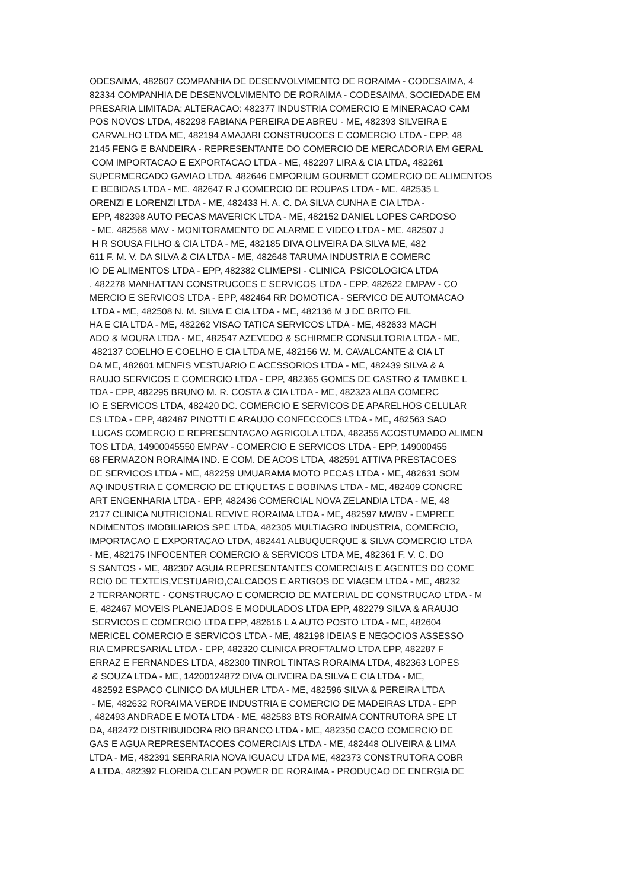ODESAIMA, 482607 COMPANHIA DE DESENVOLVIMENTO DE RORAIMA - CODESAIMA, 4 82334 COMPANHIA DE DESENVOLVIMENTO DE RORAIMA - CODESAIMA, SOCIEDADE EM PRESARIA LIMITADA: ALTERACAO: 482377 INDUSTRIA COMERCIO E MINERACAO CAM POS NOVOS LTDA, 482298 FABIANA PEREIRA DE ABREU - ME, 482393 SILVEIRA E CARVALHO LTDA ME, 482194 AMAJARI CONSTRUCOES E COMERCIO LTDA - EPP, 48 2145 FENG E BANDEIRA - REPRESENTANTE DO COMERCIO DE MERCADORIA EM GERAL COM IMPORTACAO E EXPORTACAO LTDA - ME, 482297 LIRA & CIA LTDA, 482261 SUPERMERCADO GAVIAO LTDA, 482646 EMPORIUM GOURMET COMERCIO DE ALIMENTOS E BEBIDAS LTDA - ME, 482647 R J COMERCIO DE ROUPAS LTDA - ME, 482535 L ORENZI E LORENZI LTDA - ME, 482433 H. A. C. DA SILVA CUNHA E CIA LTDA - EPP, 482398 AUTO PECAS MAVERICK LTDA - ME, 482152 DANIEL LOPES CARDOSO - ME, 482568 MAV - MONITORAMENTO DE ALARME E VIDEO LTDA - ME, 482507 J H R SOUSA FILHO & CIA LTDA - ME, 482185 DIVA OLIVEIRA DA SILVA ME, 482 611 F. M. V. DA SILVA & CIA LTDA - ME, 482648 TARUMA INDUSTRIA E COMERC IO DE ALIMENTOS LTDA - EPP, 482382 CLIMEPSI - CLINICA PSICOLOGICA LTDA , 482278 MANHATTAN CONSTRUCOES E SERVICOS LTDA - EPP, 482622 EMPAV - CO MERCIO E SERVICOS LTDA - EPP, 482464 RR DOMOTICA - SERVICO DE AUTOMACAO LTDA - ME, 482508 N. M. SILVA E CIA LTDA - ME, 482136 M J DE BRITO FIL HA E CIA LTDA - ME, 482262 VISAO TATICA SERVICOS LTDA - ME, 482633 MACH ADO & MOURA LTDA - ME, 482547 AZEVEDO & SCHIRMER CONSULTORIA LTDA - ME, 482137 COELHO E COELHO E CIA LTDA ME, 482156 W. M. CAVALCANTE & CIA LT DA ME, 482601 MENFIS VESTUARIO E ACESSORIOS LTDA - ME, 482439 SILVA & A RAUJO SERVICOS E COMERCIO LTDA - EPP, 482365 GOMES DE CASTRO & TAMBKE L TDA - EPP, 482295 BRUNO M. R. COSTA & CIA LTDA - ME, 482323 ALBA COMERC IO E SERVICOS LTDA, 482420 DC. COMERCIO E SERVICOS DE APARELHOS CELULAR ES LTDA - EPP, 482487 PINOTTI E ARAUJO CONFECCOES LTDA - ME, 482563 SAO LUCAS COMERCIO E REPRESENTACAO AGRICOLA LTDA, 482355 ACOSTUMADO ALIMEN TOS LTDA, 14900045550 EMPAV - COMERCIO E SERVICOS LTDA - EPP, 149000455 68 FERMAZON RORAIMA IND. E COM. DE ACOS LTDA, 482591 ATTIVA PRESTACOES DE SERVICOS LTDA - ME, 482259 UMUARAMA MOTO PECAS LTDA - ME, 482631 SOM AQ INDUSTRIA E COMERCIO DE ETIQUETAS E BOBINAS LTDA - ME, 482409 CONCRE ART ENGENHARIA LTDA - EPP, 482436 COMERCIAL NOVA ZELANDIA LTDA - ME, 48 2177 CLINICA NUTRICIONAL REVIVE RORAIMA LTDA - ME, 482597 MWBV - EMPREE NDIMENTOS IMOBILIARIOS SPE LTDA, 482305 MULTIAGRO INDUSTRIA, COMERCIO, IMPORTACAO E EXPORTACAO LTDA, 482441 ALBUQUERQUE & SILVA COMERCIO LTDA - ME, 482175 INFOCENTER COMERCIO & SERVICOS LTDA ME, 482361 F. V. C. DO S SANTOS - ME, 482307 AGUIA REPRESENTANTES COMERCIAIS E AGENTES DO COME RCIO DE TEXTEIS,VESTUARIO,CALCADOS E ARTIGOS DE VIAGEM LTDA - ME, 48232 2 TERRANORTE - CONSTRUCAO E COMERCIO DE MATERIAL DE CONSTRUCAO LTDA - M E, 482467 MOVEIS PLANEJADOS E MODULADOS LTDA EPP, 482279 SILVA & ARAUJO SERVICOS E COMERCIO LTDA EPP, 482616 L A AUTO POSTO LTDA - ME, 482604 MERICEL COMERCIO E SERVICOS LTDA - ME, 482198 IDEIAS E NEGOCIOS ASSESSO RIA EMPRESARIAL LTDA - EPP, 482320 CLINICA PROFTALMO LTDA EPP, 482287 F ERRAZ E FERNANDES LTDA, 482300 TINROL TINTAS RORAIMA LTDA, 482363 LOPES & SOUZA LTDA - ME, 14200124872 DIVA OLIVEIRA DA SILVA E CIA LTDA - ME, 482592 ESPACO CLINICO DA MULHER LTDA - ME, 482596 SILVA & PEREIRA LTDA - ME, 482632 RORAIMA VERDE INDUSTRIA E COMERCIO DE MADEIRAS LTDA - EPP , 482493 ANDRADE E MOTA LTDA - ME, 482583 BTS RORAIMA CONTRUTORA SPE LT DA, 482472 DISTRIBUIDORA RIO BRANCO LTDA - ME, 482350 CACO COMERCIO DE GAS E AGUA REPRESENTACOES COMERCIAIS LTDA - ME, 482448 OLIVEIRA & LIMA LTDA - ME, 482391 SERRARIA NOVA IGUACU LTDA ME, 482373 CONSTRUTORA COBR A LTDA, 482392 FLORIDA CLEAN POWER DE RORAIMA - PRODUCAO DE ENERGIA DE